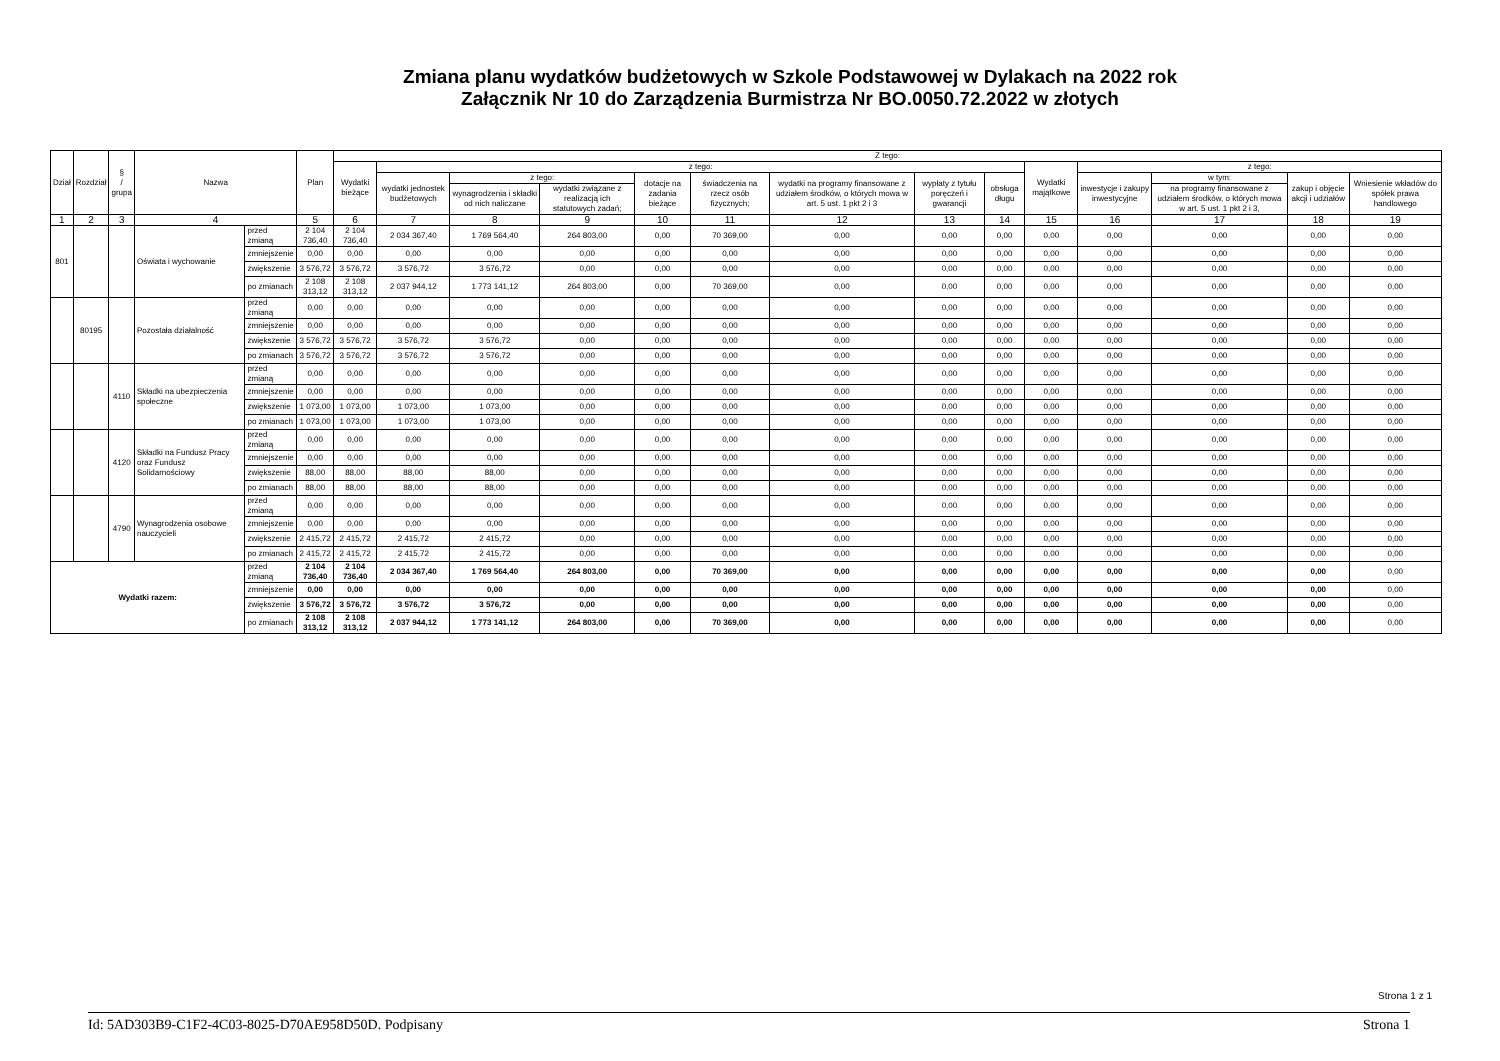Zmiana planu wydatków budżetowych w Szkole Podstawowej w Dylakach na 2022 rok
Załącznik Nr 10 do Zarządzenia Burmistrza Nr BO.0050.72.2022 w złotych
| Dział | Rozdział | § / grupa | Nazwa | | Plan | Z tego: | | | | | | | | | | | | | |
| --- | --- | --- | --- | --- | --- | --- | --- | --- | --- | --- | --- | --- | --- | --- | --- | --- | --- | --- | --- |
| | | | | | | Wydatki bieżące | z tego: | | | | | | | | Wydatki majątkowe | z tego: | | | |
| | | | | | | | wydatki jednostek budżetowych | z tego: | | dotacje na zadania bieżące | świadczenia na rzecz osób fizycznych; | wydatki na programy finansowane z udziałem środków, o których mowa w art. 5 ust. 1 pkt 2 i 3 | wypłaty z tytułu poręczeń i gwarancji | obsługa długu | | inwestycje i zakupy inwestycyjne | w tym: | zakup i objęcie akcji i udziałów | Wniesienie wkładów do spółek prawa handlowego |
| | | | | | | | | wynagrodzenia i składki od nich naliczane | wydatki związane z realizacją ich statutowych zadań; | | | | | | | | na programy finansowane z udziałem środków, o których mowa w art. 5 ust. 1 pkt 2 i 3, | | |
| 1 | 2 | 3 | 4 | | 5 | 6 | 7 | 8 | 9 | 10 | 11 | 12 | 13 | 14 | 15 | 16 | 17 | 18 | 19 |
| 801 | | | Oświata i wychowanie | przed zmianą | 2 104 736,40 | 2 104 736,40 | 2 034 367,40 | 1 769 564,40 | 264 803,00 | 0,00 | 70 369,00 | 0,00 | 0,00 | 0,00 | 0,00 | 0,00 | 0,00 | 0,00 | 0,00 |
| | | | | zmniejszenie | 0,00 | 0,00 | 0,00 | 0,00 | 0,00 | 0,00 | 0,00 | 0,00 | 0,00 | 0,00 | 0,00 | 0,00 | 0,00 | 0,00 | 0,00 |
| | | | | zwiększenie | 3 576,72 | 3 576,72 | 3 576,72 | 3 576,72 | 0,00 | 0,00 | 0,00 | 0,00 | 0,00 | 0,00 | 0,00 | 0,00 | 0,00 | 0,00 | 0,00 |
| | | | | po zmianach | 2 108 313,12 | 2 108 313,12 | 2 037 944,12 | 1 773 141,12 | 264 803,00 | 0,00 | 70 369,00 | 0,00 | 0,00 | 0,00 | 0,00 | 0,00 | 0,00 | 0,00 | 0,00 |
| | 80195 | | Pozostała działalność | przed zmianą | 0,00 | 0,00 | 0,00 | 0,00 | 0,00 | 0,00 | 0,00 | 0,00 | 0,00 | 0,00 | 0,00 | 0,00 | 0,00 | 0,00 | 0,00 |
| | | | | zmniejszenie | 0,00 | 0,00 | 0,00 | 0,00 | 0,00 | 0,00 | 0,00 | 0,00 | 0,00 | 0,00 | 0,00 | 0,00 | 0,00 | 0,00 | 0,00 |
| | | | | zwiększenie | 3 576,72 | 3 576,72 | 3 576,72 | 3 576,72 | 0,00 | 0,00 | 0,00 | 0,00 | 0,00 | 0,00 | 0,00 | 0,00 | 0,00 | 0,00 | 0,00 |
| | | | | po zmianach | 3 576,72 | 3 576,72 | 3 576,72 | 3 576,72 | 0,00 | 0,00 | 0,00 | 0,00 | 0,00 | 0,00 | 0,00 | 0,00 | 0,00 | 0,00 | 0,00 |
| | | 4110 | Składki na ubezpieczenia społeczne | przed zmianą | 0,00 | 0,00 | 0,00 | 0,00 | 0,00 | 0,00 | 0,00 | 0,00 | 0,00 | 0,00 | 0,00 | 0,00 | 0,00 | 0,00 | 0,00 |
| | | | | zmniejszenie | 0,00 | 0,00 | 0,00 | 0,00 | 0,00 | 0,00 | 0,00 | 0,00 | 0,00 | 0,00 | 0,00 | 0,00 | 0,00 | 0,00 | 0,00 |
| | | | | zwiększenie | 1 073,00 | 1 073,00 | 1 073,00 | 1 073,00 | 0,00 | 0,00 | 0,00 | 0,00 | 0,00 | 0,00 | 0,00 | 0,00 | 0,00 | 0,00 | 0,00 |
| | | | | po zmianach | 1 073,00 | 1 073,00 | 1 073,00 | 1 073,00 | 0,00 | 0,00 | 0,00 | 0,00 | 0,00 | 0,00 | 0,00 | 0,00 | 0,00 | 0,00 | 0,00 |
| | | 4120 | Składki na Fundusz Pracy oraz Fundusz Solidarnościowy | przed zmianą | 0,00 | 0,00 | 0,00 | 0,00 | 0,00 | 0,00 | 0,00 | 0,00 | 0,00 | 0,00 | 0,00 | 0,00 | 0,00 | 0,00 | 0,00 |
| | | | | zmniejszenie | 0,00 | 0,00 | 0,00 | 0,00 | 0,00 | 0,00 | 0,00 | 0,00 | 0,00 | 0,00 | 0,00 | 0,00 | 0,00 | 0,00 | 0,00 |
| | | | | zwiększenie | 88,00 | 88,00 | 88,00 | 88,00 | 0,00 | 0,00 | 0,00 | 0,00 | 0,00 | 0,00 | 0,00 | 0,00 | 0,00 | 0,00 | 0,00 |
| | | | | po zmianach | 88,00 | 88,00 | 88,00 | 88,00 | 0,00 | 0,00 | 0,00 | 0,00 | 0,00 | 0,00 | 0,00 | 0,00 | 0,00 | 0,00 | 0,00 |
| | | 4790 | Wynagrodzenia osobowe nauczycieli | przed zmianą | 0,00 | 0,00 | 0,00 | 0,00 | 0,00 | 0,00 | 0,00 | 0,00 | 0,00 | 0,00 | 0,00 | 0,00 | 0,00 | 0,00 | 0,00 |
| | | | | zmniejszenie | 0,00 | 0,00 | 0,00 | 0,00 | 0,00 | 0,00 | 0,00 | 0,00 | 0,00 | 0,00 | 0,00 | 0,00 | 0,00 | 0,00 | 0,00 |
| | | | | zwiększenie | 2 415,72 | 2 415,72 | 2 415,72 | 2 415,72 | 0,00 | 0,00 | 0,00 | 0,00 | 0,00 | 0,00 | 0,00 | 0,00 | 0,00 | 0,00 | 0,00 |
| | | | | po zmianach | 2 415,72 | 2 415,72 | 2 415,72 | 2 415,72 | 0,00 | 0,00 | 0,00 | 0,00 | 0,00 | 0,00 | 0,00 | 0,00 | 0,00 | 0,00 | 0,00 |
| Wydatki razem: | | | | przed zmianą | 2 104 736,40 | 2 104 736,40 | 2 034 367,40 | 1 769 564,40 | 264 803,00 | 0,00 | 70 369,00 | 0,00 | 0,00 | 0,00 | 0,00 | 0,00 | 0,00 | 0,00 | 0,00 |
| | | | | zmniejszenie | 0,00 | 0,00 | 0,00 | 0,00 | 0,00 | 0,00 | 0,00 | 0,00 | 0,00 | 0,00 | 0,00 | 0,00 | 0,00 | 0,00 | 0,00 |
| | | | | zwiększenie | 3 576,72 | 3 576,72 | 3 576,72 | 3 576,72 | 0,00 | 0,00 | 0,00 | 0,00 | 0,00 | 0,00 | 0,00 | 0,00 | 0,00 | 0,00 | 0,00 |
| | | | | po zmianach | 2 108 313,12 | 2 108 313,12 | 2 037 944,12 | 1 773 141,12 | 264 803,00 | 0,00 | 70 369,00 | 0,00 | 0,00 | 0,00 | 0,00 | 0,00 | 0,00 | 0,00 | 0,00 |
Strona 1 z 1
Id: 5AD303B9-C1F2-4C03-8025-D70AE958D50D. Podpisany Strona 1